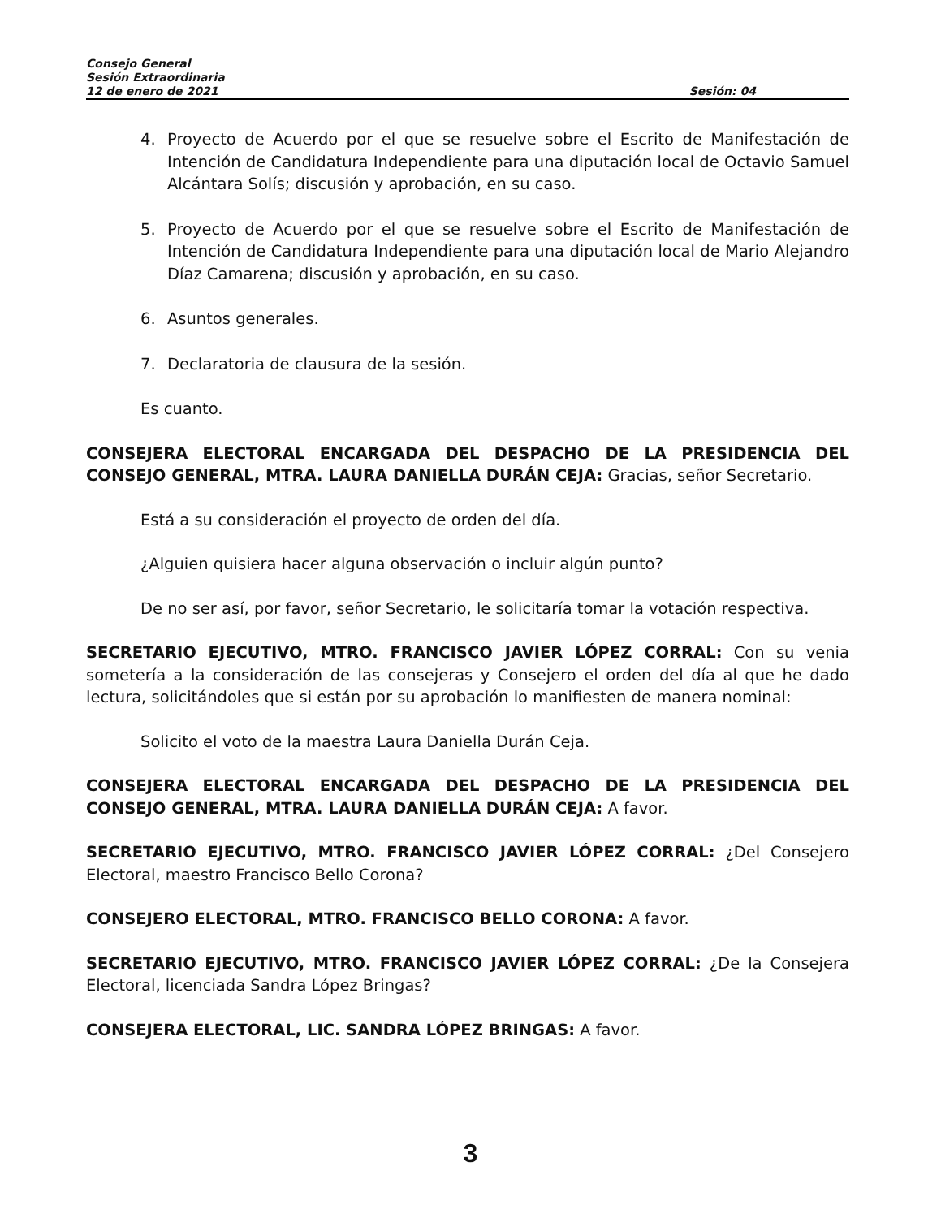Consejo General
Sesión Extraordinaria
12 de enero de 2021 Sesión: 04
4. Proyecto de Acuerdo por el que se resuelve sobre el Escrito de Manifestación de Intención de Candidatura Independiente para una diputación local de Octavio Samuel Alcántara Solís; discusión y aprobación, en su caso.
5. Proyecto de Acuerdo por el que se resuelve sobre el Escrito de Manifestación de Intención de Candidatura Independiente para una diputación local de Mario Alejandro Díaz Camarena; discusión y aprobación, en su caso.
6. Asuntos generales.
7. Declaratoria de clausura de la sesión.
Es cuanto.
CONSEJERA ELECTORAL ENCARGADA DEL DESPACHO DE LA PRESIDENCIA DEL CONSEJO GENERAL, MTRA. LAURA DANIELLA DURÁN CEJA: Gracias, señor Secretario.
Está a su consideración el proyecto de orden del día.
¿Alguien quisiera hacer alguna observación o incluir algún punto?
De no ser así, por favor, señor Secretario, le solicitaría tomar la votación respectiva.
SECRETARIO EJECUTIVO, MTRO. FRANCISCO JAVIER LÓPEZ CORRAL: Con su venia sometería a la consideración de las consejeras y Consejero el orden del día al que he dado lectura, solicitándoles que si están por su aprobación lo manifiesten de manera nominal:
Solicito el voto de la maestra Laura Daniella Durán Ceja.
CONSEJERA ELECTORAL ENCARGADA DEL DESPACHO DE LA PRESIDENCIA DEL CONSEJO GENERAL, MTRA. LAURA DANIELLA DURÁN CEJA: A favor.
SECRETARIO EJECUTIVO, MTRO. FRANCISCO JAVIER LÓPEZ CORRAL: ¿Del Consejero Electoral, maestro Francisco Bello Corona?
CONSEJERO ELECTORAL, MTRO. FRANCISCO BELLO CORONA: A favor.
SECRETARIO EJECUTIVO, MTRO. FRANCISCO JAVIER LÓPEZ CORRAL: ¿De la Consejera Electoral, licenciada Sandra López Bringas?
CONSEJERA ELECTORAL, LIC. SANDRA LÓPEZ BRINGAS: A favor.
3